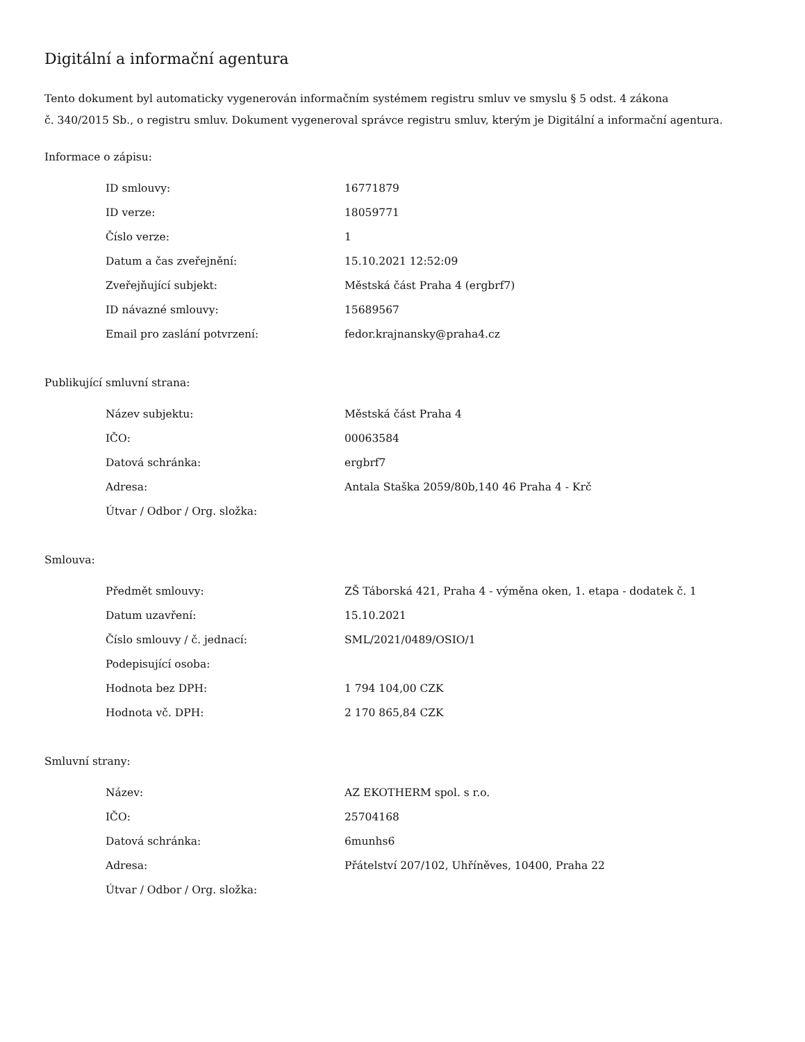Digitální a informační agentura
Tento dokument byl automaticky vygenerován informačním systémem registru smluv ve smyslu § 5 odst. 4 zákona
č. 340/2015 Sb., o registru smluv. Dokument vygeneroval správce registru smluv, kterým je Digitální a informační agentura.
Informace o zápisu:
| ID smlouvy: | 16771879 |
| ID verze: | 18059771 |
| Číslo verze: | 1 |
| Datum a čas zveřejnění: | 15.10.2021 12:52:09 |
| Zveřejňující subjekt: | Městská část Praha 4 (ergbrf7) |
| ID návazné smlouvy: | 15689567 |
| Email pro zaslání potvrzení: | fedor.krajnansky@praha4.cz |
Publikující smluvní strana:
| Název subjektu: | Městská část Praha 4 |
| IČO: | 00063584 |
| Datová schránka: | ergbrf7 |
| Adresa: | Antala Staška 2059/80b,140 46 Praha 4 - Krč |
| Útvar / Odbor / Org. složka: | |
Smlouva:
| Předmět smlouvy: | ZŠ Táborská 421, Praha 4 - výměna oken, 1. etapa - dodatek č. 1 |
| Datum uzavření: | 15.10.2021 |
| Číslo smlouvy / č. jednací: | SML/2021/0489/OSIO/1 |
| Podepisující osoba: | |
| Hodnota bez DPH: | 1 794 104,00 CZK |
| Hodnota vč. DPH: | 2 170 865,84 CZK |
Smluvní strany:
| Název: | AZ EKOTHERM spol. s r.o. |
| IČO: | 25704168 |
| Datová schránka: | 6munhs6 |
| Adresa: | Přátelství 207/102, Uhříněves, 10400, Praha 22 |
| Útvar / Odbor / Org. složka: | |